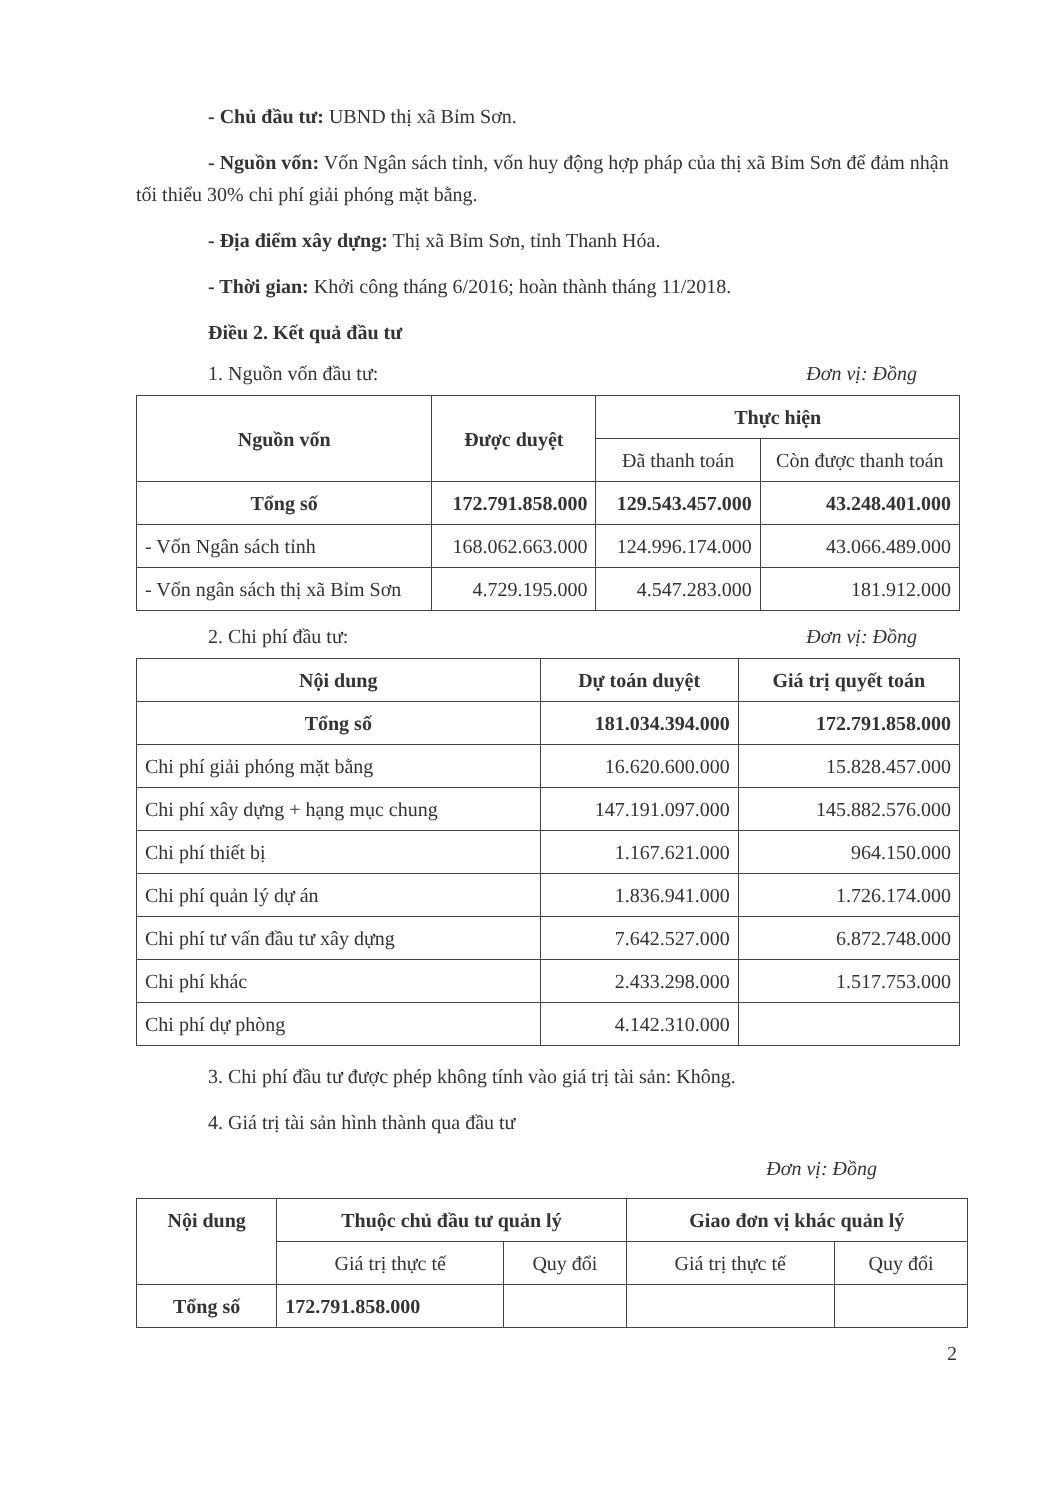- Chủ đầu tư: UBND thị xã Bỉm Sơn.
- Nguồn vốn: Vốn Ngân sách tỉnh, vốn huy động hợp pháp của thị xã Bỉm Sơn để đảm nhận tối thiểu 30% chi phí giải phóng mặt bằng.
- Địa điểm xây dựng: Thị xã Bỉm Sơn, tỉnh Thanh Hóa.
- Thời gian: Khởi công tháng 6/2016; hoàn thành tháng 11/2018.
Điều 2. Kết quả đầu tư
1. Nguồn vốn đầu tư: Đơn vị: Đồng
| Nguồn vốn | Được duyệt | Thực hiện | |
| --- | --- | --- | --- |
| | | Đã thanh toán | Còn được thanh toán |
| Tổng số | 172.791.858.000 | 129.543.457.000 | 43.248.401.000 |
| - Vốn Ngân sách tỉnh | 168.062.663.000 | 124.996.174.000 | 43.066.489.000 |
| - Vốn ngân sách thị xã Bỉm Sơn | 4.729.195.000 | 4.547.283.000 | 181.912.000 |
2. Chi phí đầu tư: Đơn vị: Đồng
| Nội dung | Dự toán duyệt | Giá trị quyết toán |
| --- | --- | --- |
| Tổng số | 181.034.394.000 | 172.791.858.000 |
| Chi phí giải phóng mặt bằng | 16.620.600.000 | 15.828.457.000 |
| Chi phí xây dựng + hạng mục chung | 147.191.097.000 | 145.882.576.000 |
| Chi phí thiết bị | 1.167.621.000 | 964.150.000 |
| Chi phí quản lý dự án | 1.836.941.000 | 1.726.174.000 |
| Chi phí tư vấn đầu tư xây dựng | 7.642.527.000 | 6.872.748.000 |
| Chi phí khác | 2.433.298.000 | 1.517.753.000 |
| Chi phí dự phòng | 4.142.310.000 | |
3. Chi phí đầu tư được phép không tính vào giá trị tài sản: Không.
4. Giá trị tài sản hình thành qua đầu tư
Đơn vị: Đồng
| Nội dung | Thuộc chủ đầu tư quản lý | | Giao đơn vị khác quản lý | |
| --- | --- | --- | --- | --- |
| | Giá trị thực tế | Quy đổi | Giá trị thực tế | Quy đổi |
| Tổng số | 172.791.858.000 | | | |
2